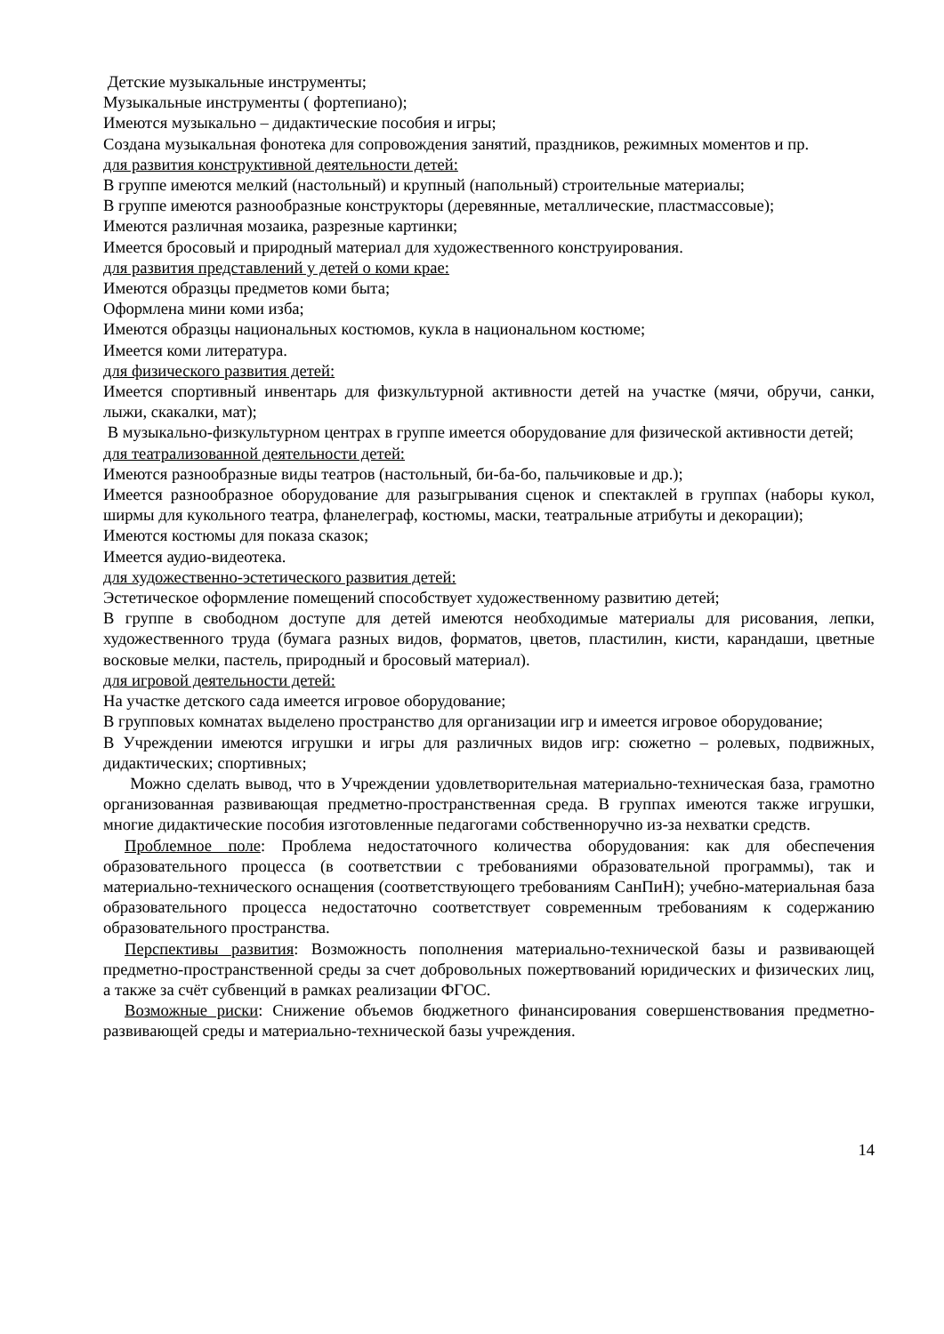Детские музыкальные инструменты;
Музыкальные инструменты ( фортепиано);
Имеются музыкально – дидактические пособия и игры;
Создана музыкальная фонотека для сопровождения занятий, праздников, режимных моментов и пр.
для развития конструктивной деятельности детей:
В группе имеются мелкий (настольный) и крупный (напольный) строительные материалы;
В группе имеются разнообразные конструкторы (деревянные, металлические, пластмассовые);
Имеются различная мозаика, разрезные картинки;
Имеется бросовый и природный материал для художественного конструирования.
для развития представлений у детей о коми крае:
Имеются образцы предметов коми быта;
Оформлена мини коми изба;
Имеются образцы национальных костюмов, кукла в национальном костюме;
Имеется коми литература.
для физического развития детей:
Имеется спортивный инвентарь для физкультурной активности детей на участке (мячи, обручи, санки, лыжи, скакалки, мат);
В музыкально-физкультурном центрах в группе имеется оборудование для физической активности детей;
для театрализованной деятельности детей:
Имеются разнообразные виды театров (настольный, би-ба-бо, пальчиковые и др.);
Имеется разнообразное оборудование для разыгрывания сценок и спектаклей в группах (наборы кукол, ширмы для кукольного театра, фланелеграф, костюмы, маски, театральные атрибуты и декорации);
Имеются костюмы для показа сказок;
Имеется аудио-видеотека.
для художественно-эстетического развития детей:
Эстетическое оформление помещений способствует художественному развитию детей;
В группе в свободном доступе для детей имеются необходимые материалы для рисования, лепки, художественного труда (бумага разных видов, форматов, цветов, пластилин, кисти, карандаши, цветные восковые мелки, пастель, природный и бросовый материал).
для игровой деятельности детей:
На участке детского сада имеется игровое оборудование;
В групповых комнатах выделено пространство для организации игр и имеется игровое оборудование;
В Учреждении имеются игрушки и игры для различных видов игр: сюжетно – ролевых, подвижных, дидактических; спортивных;
Можно сделать вывод, что в Учреждении удовлетворительная материально-техническая база, грамотно организованная развивающая предметно-пространственная среда. В группах имеются также игрушки, многие дидактические пособия изготовленные педагогами собственноручно из-за нехватки средств.
Проблемное поле: Проблема недостаточного количества оборудования: как для обеспечения образовательного процесса (в соответствии с требованиями образовательной программы), так и материально-технического оснащения (соответствующего требованиям СанПиН); учебно-материальная база образовательного процесса недостаточно соответствует современным требованиям к содержанию образовательного пространства.
Перспективы развития: Возможность пополнения материально-технической базы и развивающей предметно-пространственной среды за счет добровольных пожертвований юридических и физических лиц, а также за счёт субвенций в рамках реализации ФГОС.
Возможные риски: Снижение объемов бюджетного финансирования совершенствования предметно-развивающей среды и материально-технической базы учреждения.
14